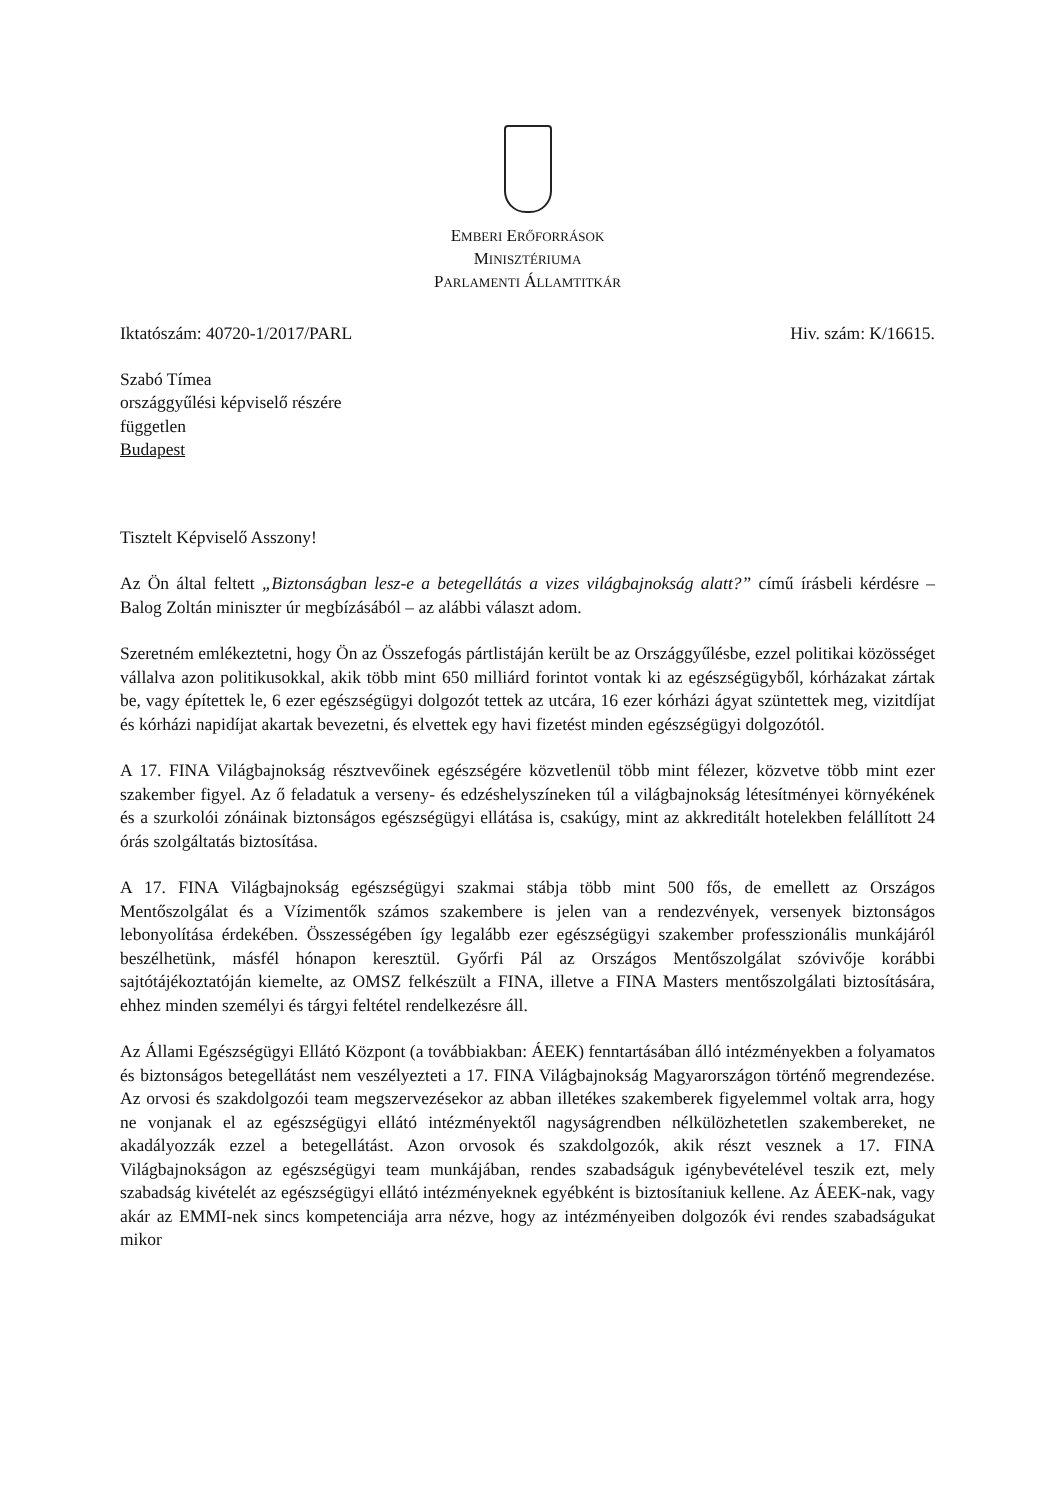EMBERI ERŐFORRÁSOK
MINISZTÉRIUMA
PARLAMENTI ÁLLAMTITKÁR
Iktatószám: 40720-1/2017/PARL Hiv. szám: K/16615.
Szabó Tímea
országgyűlési képviselő részére
független
Budapest
Tisztelt Képviselő Asszony!
Az Ön által feltett „Biztonságban lesz-e a betegellátás a vizes világbajnokság alatt?” című írásbeli kérdésre – Balog Zoltán miniszter úr megbízásából – az alábbi választ adom.
Szeretném emlékeztetni, hogy Ön az Összefogás pártlistáján került be az Országgyűlésbe, ezzel politikai közösséget vállalva azon politikusokkal, akik több mint 650 milliárd forintot vontak ki az egészségügyből, kórházakat zártak be, vagy építettek le, 6 ezer egészségügyi dolgozót tettek az utcára, 16 ezer kórházi ágyat szüntettek meg, vizitdíjat és kórházi napidíjat akartak bevezetni, és elvettek egy havi fizetést minden egészségügyi dolgozótól.
A 17. FINA Világbajnokság résztvevőinek egészségére közvetlenül több mint félezer, közvetve több mint ezer szakember figyel. Az ő feladatuk a verseny- és edzéshelyszíneken túl a világbajnokság létesítményei környékének és a szurkolói zónáinak biztonságos egészségügyi ellátása is, csakúgy, mint az akkreditált hotelekben felállított 24 órás szolgáltatás biztosítása.
A 17. FINA Világbajnokság egészségügyi szakmai stábja több mint 500 fős, de emellett az Országos Mentőszolgálat és a Vízimentők számos szakembere is jelen van a rendezvények, versenyek biztonságos lebonyolítása érdekében. Összességében így legalább ezer egészségügyi szakember professzionális munkájáról beszélhetünk, másfél hónapon keresztül. Győrfi Pál az Országos Mentőszolgálat szóvivője korábbi sajtótájékoztatóján kiemelte, az OMSZ felkészült a FINA, illetve a FINA Masters mentőszolgálati biztosítására, ehhez minden személyi és tárgyi feltétel rendelkezésre áll.
Az Állami Egészségügyi Ellátó Központ (a továbbiakban: ÁEEK) fenntartásában álló intézményekben a folyamatos és biztonságos betegellátást nem veszélyezteti a 17. FINA Világbajnokság Magyarországon történő megrendezése. Az orvosi és szakdolgozói team megszervezésekor az abban illetékes szakemberek figyelemmel voltak arra, hogy ne vonjanak el az egészségügyi ellátó intézményektől nagyságrendben nélkülözhetetlen szakembereket, ne akadályozzák ezzel a betegellátást. Azon orvosok és szakdolgozók, akik részt vesznek a 17. FINA Világbajnokságon az egészségügyi team munkájában, rendes szabadságuk igénybevételével teszik ezt, mely szabadság kivételét az egészségügyi ellátó intézményeknek egyébként is biztosítaniuk kellene. Az ÁEEK-nak, vagy akár az EMMI-nek sincs kompetenciája arra nézve, hogy az intézményeiben dolgozók évi rendes szabadságukat mikor